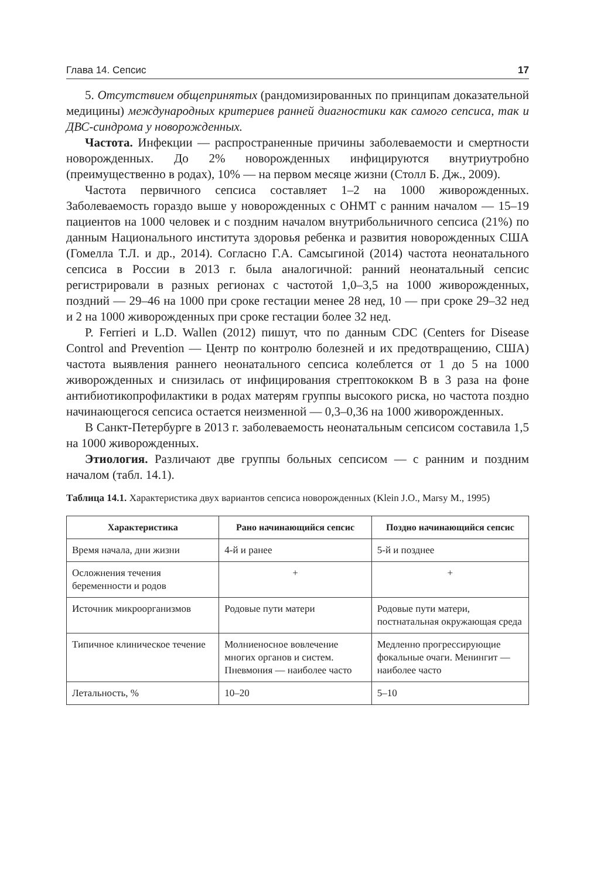Глава 14. Сепсис 17
5. Отсутствием общепринятых (рандомизированных по принципам доказательной медицины) международных критериев ранней диагностики как самого сепсиса, так и ДВС-синдрома у новорожденных.
Частота. Инфекции — распространенные причины заболеваемости и смертности новорожденных. До 2% новорожденных инфицируются внутриутробно (преимущественно в родах), 10% — на первом месяце жизни (Столл Б. Дж., 2009).
Частота первичного сепсиса составляет 1–2 на 1000 живорожденных. Заболеваемость гораздо выше у новорожденных с ОНМТ с ранним началом — 15–19 пациентов на 1000 человек и с поздним началом внутрибольничного сепсиса (21%) по данным Национального института здоровья ребенка и развития новорожденных США (Гомелла Т.Л. и др., 2014). Согласно Г.А. Самсыгиной (2014) частота неонатального сепсиса в России в 2013 г. была аналогичной: ранний неонатальный сепсис регистрировали в разных регионах с частотой 1,0–3,5 на 1000 живорожденных, поздний — 29–46 на 1000 при сроке гестации менее 28 нед, 10 — при сроке 29–32 нед и 2 на 1000 живорожденных при сроке гестации более 32 нед.
P. Ferrieri и L.D. Wallen (2012) пишут, что по данным CDC (Centers for Disease Control and Prevention — Центр по контролю болезней и их предотвращению, США) частота выявления раннего неонатального сепсиса колеблется от 1 до 5 на 1000 живорожденных и снизилась от инфицирования стрептококком В в 3 раза на фоне антибиотикопрофилактики в родах матерям группы высокого риска, но частота поздно начинающегося сепсиса остается неизменной — 0,3–0,36 на 1000 живорожденных.
В Санкт-Петербурге в 2013 г. заболеваемость неонатальным сепсисом составила 1,5 на 1000 живорожденных.
Этиология. Различают две группы больных сепсисом — с ранним и поздним началом (табл. 14.1).
Таблица 14.1. Характеристика двух вариантов сепсиса новорожденных (Klein J.O., Marsy M., 1995)
| Характеристика | Рано начинающийся сепсис | Поздно начинающийся сепсис |
| --- | --- | --- |
| Время начала, дни жизни | 4-й и ранее | 5-й и позднее |
| Осложнения течения беременности и родов | + | + |
| Источник микроорганизмов | Родовые пути матери | Родовые пути матери, постнатальная окружающая среда |
| Типичное клиническое течение | Молниеносное вовлечение многих органов и систем. Пневмония — наиболее часто | Медленно прогрессирующие фокальные очаги. Менингит — наиболее часто |
| Летальность, % | 10–20 | 5–10 |